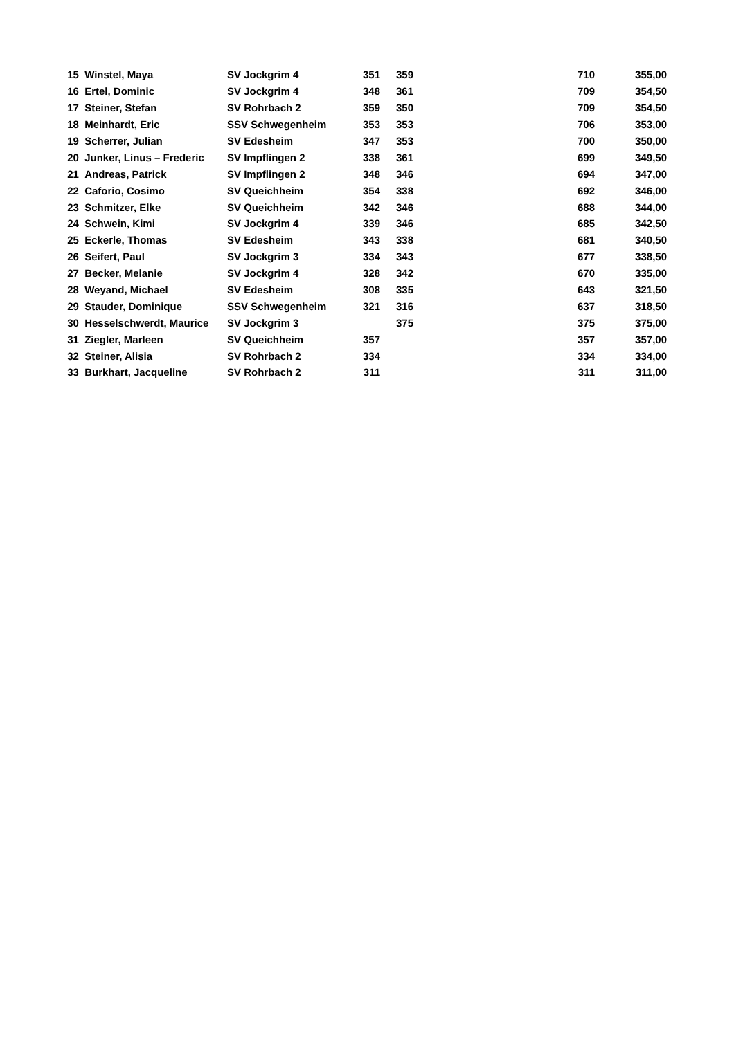| 15 | Winstel, Maya | SV Jockgrim 4 | 351 | 359 | 710 | 355,00 |
| 16 | Ertel, Dominic | SV Jockgrim 4 | 348 | 361 | 709 | 354,50 |
| 17 | Steiner, Stefan | SV Rohrbach 2 | 359 | 350 | 709 | 354,50 |
| 18 | Meinhardt, Eric | SSV Schwegenheim | 353 | 353 | 706 | 353,00 |
| 19 | Scherrer, Julian | SV Edesheim | 347 | 353 | 700 | 350,00 |
| 20 | Junker, Linus – Frederic | SV Impflingen 2 | 338 | 361 | 699 | 349,50 |
| 21 | Andreas, Patrick | SV Impflingen 2 | 348 | 346 | 694 | 347,00 |
| 22 | Caforio, Cosimo | SV Queichheim | 354 | 338 | 692 | 346,00 |
| 23 | Schmitzer, Elke | SV Queichheim | 342 | 346 | 688 | 344,00 |
| 24 | Schwein, Kimi | SV Jockgrim 4 | 339 | 346 | 685 | 342,50 |
| 25 | Eckerle, Thomas | SV Edesheim | 343 | 338 | 681 | 340,50 |
| 26 | Seifert, Paul | SV Jockgrim 3 | 334 | 343 | 677 | 338,50 |
| 27 | Becker, Melanie | SV Jockgrim 4 | 328 | 342 | 670 | 335,00 |
| 28 | Weyand, Michael | SV Edesheim | 308 | 335 | 643 | 321,50 |
| 29 | Stauder, Dominique | SSV Schwegenheim | 321 | 316 | 637 | 318,50 |
| 30 | Hesselschwerdt, Maurice | SV Jockgrim 3 | | 375 | 375 | 375,00 |
| 31 | Ziegler, Marleen | SV Queichheim | 357 | | 357 | 357,00 |
| 32 | Steiner, Alisia | SV Rohrbach 2 | 334 | | 334 | 334,00 |
| 33 | Burkhart, Jacqueline | SV Rohrbach 2 | 311 | | 311 | 311,00 |